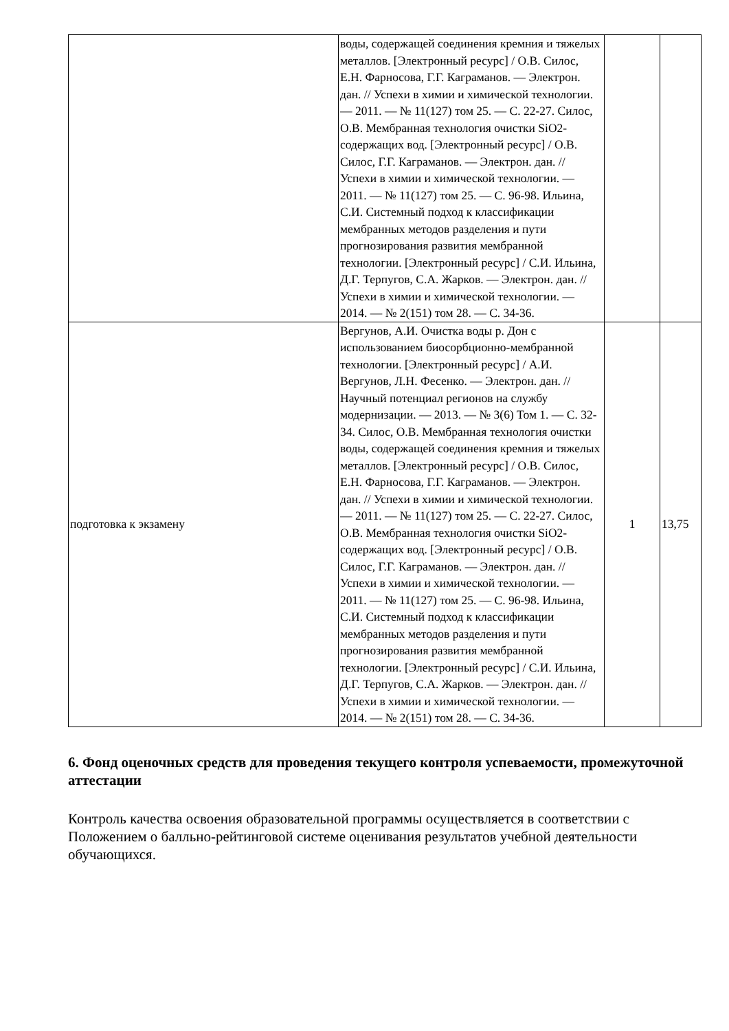| | воды, содержащей соединения кремния и тяжелых металлов. [Электронный ресурс] / О.В. Силос, Е.Н. Фарносова, Г.Г. Каграманов. — Электрон. дан. // Успехи в химии и химической технологии. — 2011. — № 11(127) том 25. — С. 22-27. Силос, О.В. Мембранная технология очистки SiO2-содержащих вод. [Электронный ресурс] / О.В. Силос, Г.Г. Каграманов. — Электрон. дан. // Успехи в химии и химической технологии. — 2011. — № 11(127) том 25. — С. 96-98. Ильина, С.И. Системный подход к классификации мембранных методов разделения и пути прогнозирования развития мембранной технологии. [Электронный ресурс] / С.И. Ильина, Д.Г. Терпугов, С.А. Жарков. — Электрон. дан. // Успехи в химии и химической технологии. — 2014. — № 2(151) том 28. — С. 34-36. | | |
| подготовка к экзамену | Вергунов, А.И. Очистка воды р. Дон с использованием биосорбционно-мембранной технологии. [Электронный ресурс] / А.И. Вергунов, Л.Н. Фесенко. — Электрон. дан. // Научный потенциал регионов на службу модернизации. — 2013. — № 3(6) Том 1. — С. 32-34. Силос, О.В. Мембранная технология очистки воды, содержащей соединения кремния и тяжелых металлов. [Электронный ресурс] / О.В. Силос, Е.Н. Фарносова, Г.Г. Каграманов. — Электрон. дан. // Успехи в химии и химической технологии. — 2011. — № 11(127) том 25. — С. 22-27. Силос, О.В. Мембранная технология очистки SiO2-содержащих вод. [Электронный ресурс] / О.В. Силос, Г.Г. Каграманов. — Электрон. дан. // Успехи в химии и химической технологии. — 2011. — № 11(127) том 25. — С. 96-98. Ильина, С.И. Системный подход к классификации мембранных методов разделения и пути прогнозирования развития мембранной технологии. [Электронный ресурс] / С.И. Ильина, Д.Г. Терпугов, С.А. Жарков. — Электрон. дан. // Успехи в химии и химической технологии. — 2014. — № 2(151) том 28. — С. 34-36. | 1 | 13,75 |
6. Фонд оценочных средств для проведения текущего контроля успеваемости, промежуточной аттестации
Контроль качества освоения образовательной программы осуществляется в соответствии с Положением о балльно-рейтинговой системе оценивания результатов учебной деятельности обучающихся.